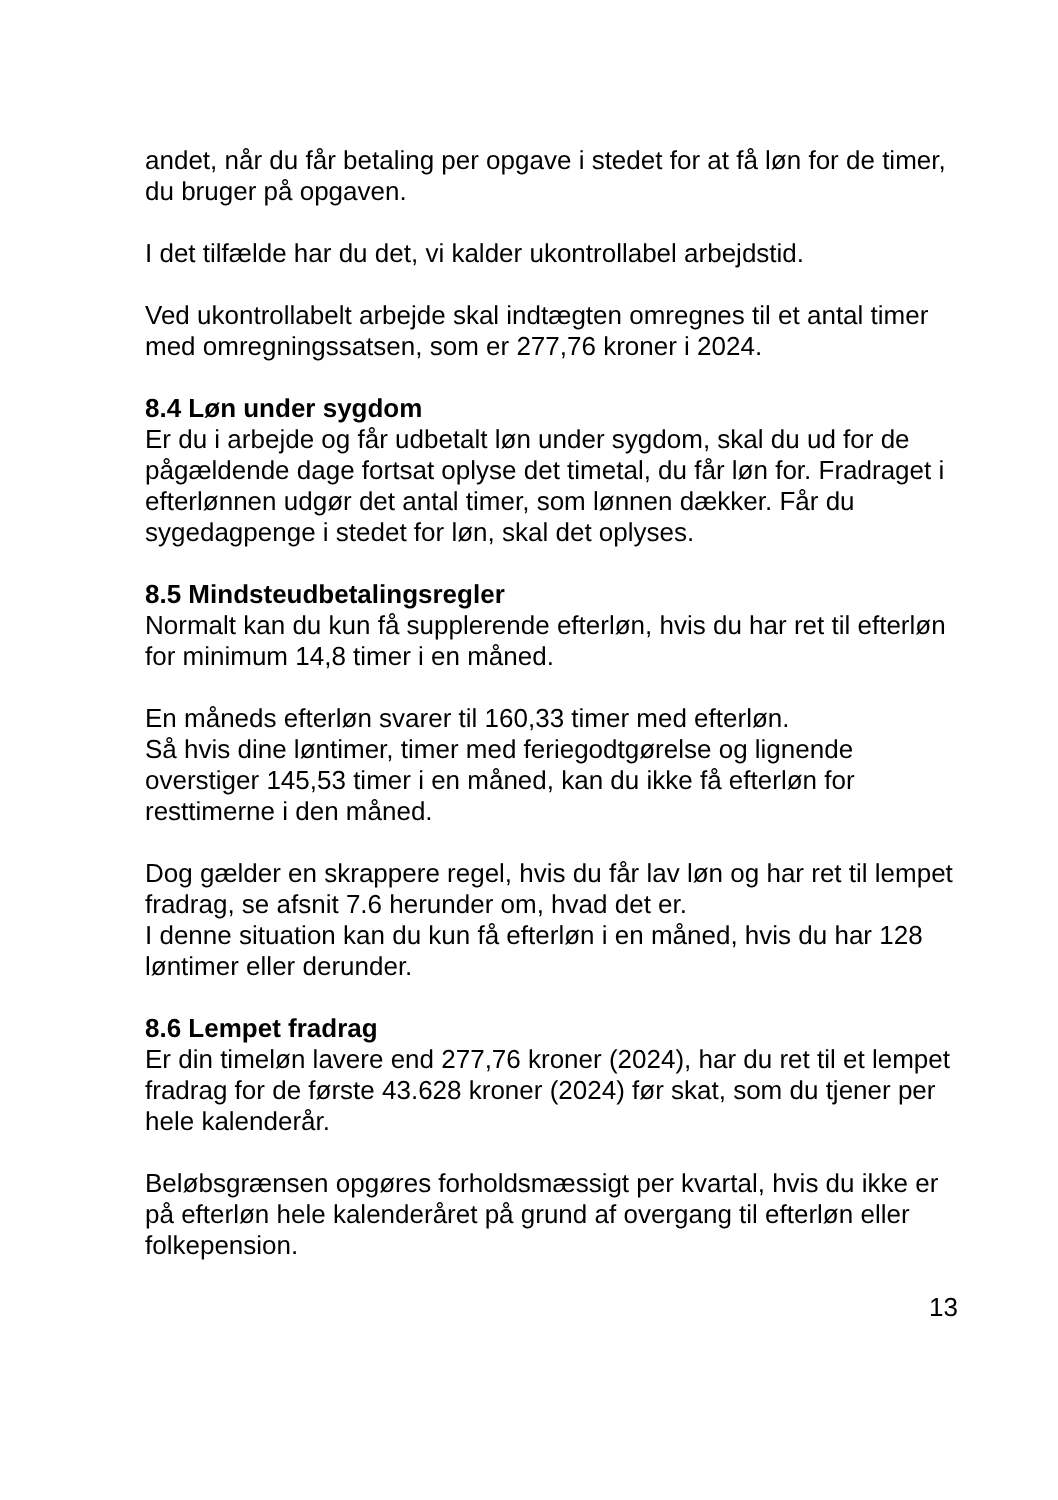andet, når du får betaling per opgave i stedet for at få løn for de timer, du bruger på opgaven.
I det tilfælde har du det, vi kalder ukontrollabel arbejdstid.
Ved ukontrollabelt arbejde skal indtægten omregnes til et antal timer med omregningssatsen, som er 277,76 kroner i 2024.
8.4 Løn under sygdom
Er du i arbejde og får udbetalt løn under sygdom, skal du ud for de pågældende dage fortsat oplyse det timetal, du får løn for. Fradraget i efterlønnen udgør det antal timer, som lønnen dækker. Får du sygedagpenge i stedet for løn, skal det oplyses.
8.5 Mindsteudbetalingsregler
Normalt kan du kun få supplerende efterløn, hvis du har ret til efterløn for minimum 14,8 timer i en måned.
En måneds efterløn svarer til 160,33 timer med efterløn.
Så hvis dine løntimer, timer med feriegodtgørelse og lignende overstiger 145,53 timer i en måned, kan du ikke få efterløn for resttimerne i den måned.
Dog gælder en skrappere regel, hvis du får lav løn og har ret til lempet fradrag, se afsnit 7.6 herunder om, hvad det er.
I denne situation kan du kun få efterløn i en måned, hvis du har 128 løntimer eller derunder.
8.6 Lempet fradrag
Er din timeløn lavere end 277,76 kroner (2024), har du ret til et lempet fradrag for de første 43.628 kroner (2024) før skat, som du tjener per hele kalenderår.
Beløbsgrænsen opgøres forholdsmæssigt per kvartal, hvis du ikke er på efterløn hele kalenderåret på grund af overgang til efterløn eller folkepension.
13